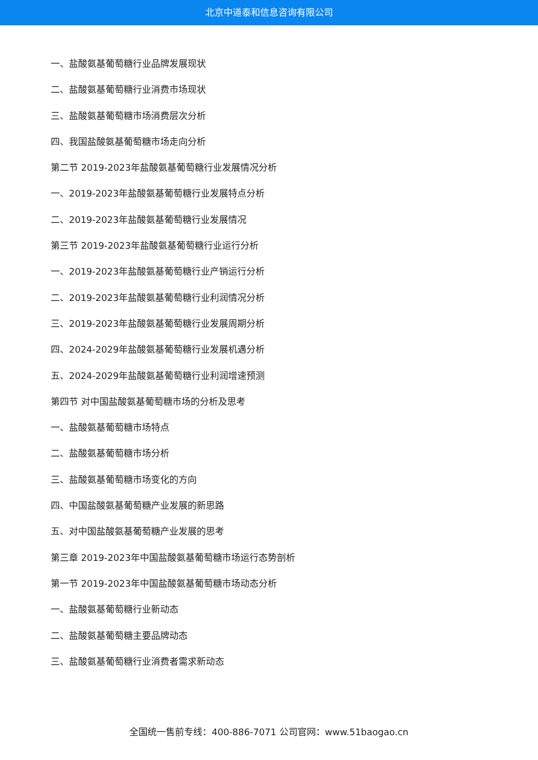北京中道泰和信息咨询有限公司
一、盐酸氨基葡萄糖行业品牌发展现状
二、盐酸氨基葡萄糖行业消费市场现状
三、盐酸氨基葡萄糖市场消费层次分析
四、我国盐酸氨基葡萄糖市场走向分析
第二节 2019-2023年盐酸氨基葡萄糖行业发展情况分析
一、2019-2023年盐酸氨基葡萄糖行业发展特点分析
二、2019-2023年盐酸氨基葡萄糖行业发展情况
第三节 2019-2023年盐酸氨基葡萄糖行业运行分析
一、2019-2023年盐酸氨基葡萄糖行业产销运行分析
二、2019-2023年盐酸氨基葡萄糖行业利润情况分析
三、2019-2023年盐酸氨基葡萄糖行业发展周期分析
四、2024-2029年盐酸氨基葡萄糖行业发展机遇分析
五、2024-2029年盐酸氨基葡萄糖行业利润增速预测
第四节 对中国盐酸氨基葡萄糖市场的分析及思考
一、盐酸氨基葡萄糖市场特点
二、盐酸氨基葡萄糖市场分析
三、盐酸氨基葡萄糖市场变化的方向
四、中国盐酸氨基葡萄糖产业发展的新思路
五、对中国盐酸氨基葡萄糖产业发展的思考
第三章 2019-2023年中国盐酸氨基葡萄糖市场运行态势剖析
第一节 2019-2023年中国盐酸氨基葡萄糖市场动态分析
一、盐酸氨基葡萄糖行业新动态
二、盐酸氨基葡萄糖主要品牌动态
三、盐酸氨基葡萄糖行业消费者需求新动态
全国统一售前专线：400-886-7071 公司官网：www.51baogao.cn